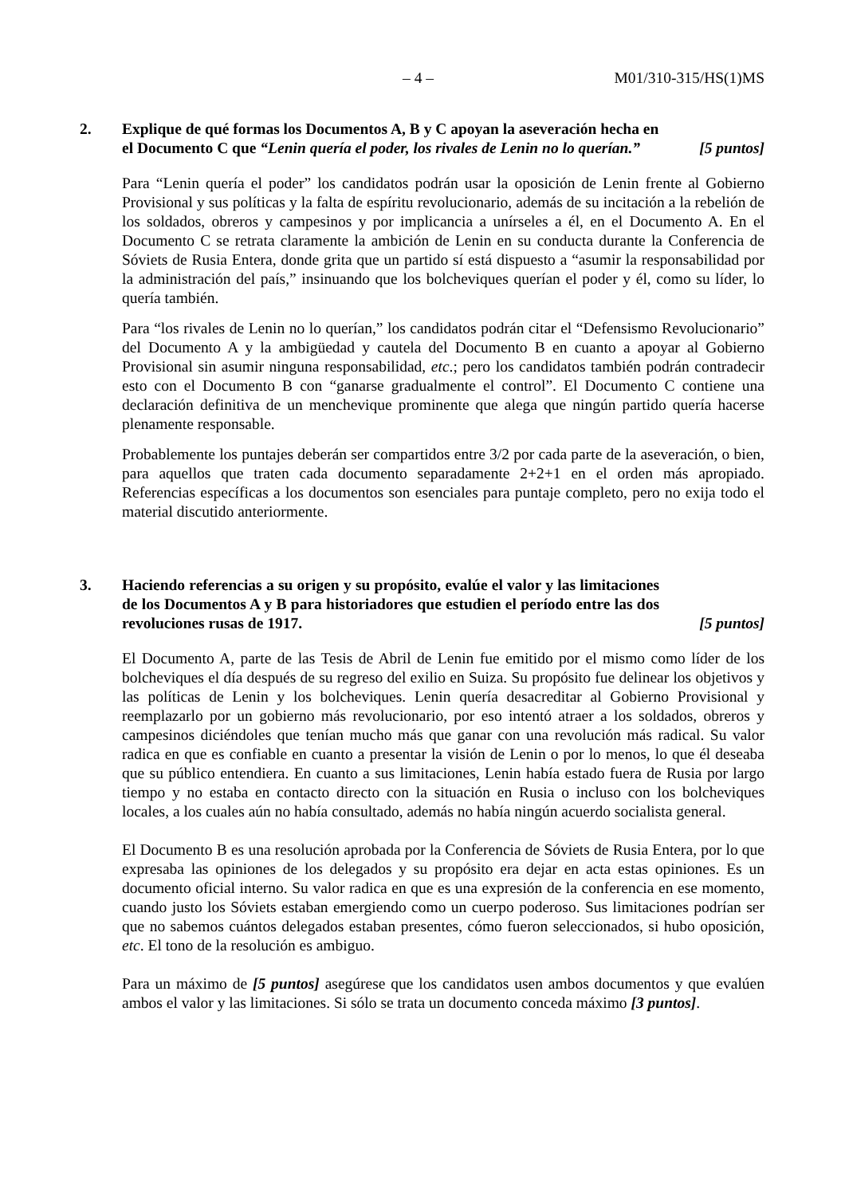– 4 – M01/310-315/HS(1)MS
2. Explique de qué formas los Documentos A, B y C apoyan la aseveración hecha en el Documento C que “Lenin quería el poder, los rivales de Lenin no lo querían.”
[5 puntos]
Para “Lenin quería el poder” los candidatos podrán usar la oposición de Lenin frente al Gobierno Provisional y sus políticas y la falta de espíritu revolucionario, además de su incitación a la rebelión de los soldados, obreros y campesinos y por implicancia a unírseles a él, en el Documento A. En el Documento C se retrata claramente la ambición de Lenin en su conducta durante la Conferencia de Sóviets de Rusia Entera, donde grita que un partido sí está dispuesto a “asumir la responsabilidad por la administración del país,” insinuando que los bolcheviques querían el poder y él, como su líder, lo quería también.
Para “los rivales de Lenin no lo querían,” los candidatos podrán citar el “Defensismo Revolucionario” del Documento A y la ambigüedad y cautela del Documento B en cuanto a apoyar al Gobierno Provisional sin asumir ninguna responsabilidad, etc.; pero los candidatos también podrán contradecir esto con el Documento B con “ganarse gradualmente el control”. El Documento C contiene una declaración definitiva de un menchevique prominente que alega que ningún partido quería hacerse plenamente responsable.
Probablemente los puntajes deberán ser compartidos entre 3/2 por cada parte de la aseveración, o bien, para aquellos que traten cada documento separadamente 2+2+1 en el orden más apropiado. Referencias específicas a los documentos son esenciales para puntaje completo, pero no exija todo el material discutido anteriormente.
3. Haciendo referencias a su origen y su propósito, evalúe el valor y las limitaciones de los Documentos A y B para historiadores que estudien el período entre las dos revoluciones rusas de 1917.
[5 puntos]
El Documento A, parte de las Tesis de Abril de Lenin fue emitido por el mismo como líder de los bolcheviques el día después de su regreso del exilio en Suiza. Su propósito fue delinear los objetivos y las políticas de Lenin y los bolcheviques. Lenin quería desacreditar al Gobierno Provisional y reemplazarlo por un gobierno más revolucionario, por eso intentó atraer a los soldados, obreros y campesinos diciéndoles que tenían mucho más que ganar con una revolución más radical. Su valor radica en que es confiable en cuanto a presentar la visión de Lenin o por lo menos, lo que él deseaba que su público entendiera. En cuanto a sus limitaciones, Lenin había estado fuera de Rusia por largo tiempo y no estaba en contacto directo con la situación en Rusia o incluso con los bolcheviques locales, a los cuales aún no había consultado, además no había ningún acuerdo socialista general.
El Documento B es una resolución aprobada por la Conferencia de Sóviets de Rusia Entera, por lo que expresaba las opiniones de los delegados y su propósito era dejar en acta estas opiniones. Es un documento oficial interno. Su valor radica en que es una expresión de la conferencia en ese momento, cuando justo los Sóviets estaban emergiendo como un cuerpo poderoso. Sus limitaciones podrían ser que no sabemos cuántos delegados estaban presentes, cómo fueron seleccionados, si hubo oposición, etc. El tono de la resolución es ambiguo.
Para un máximo de [5 puntos] asegúrese que los candidatos usen ambos documentos y que evalúen ambos el valor y las limitaciones. Si sólo se trata un documento conceda máximo [3 puntos].